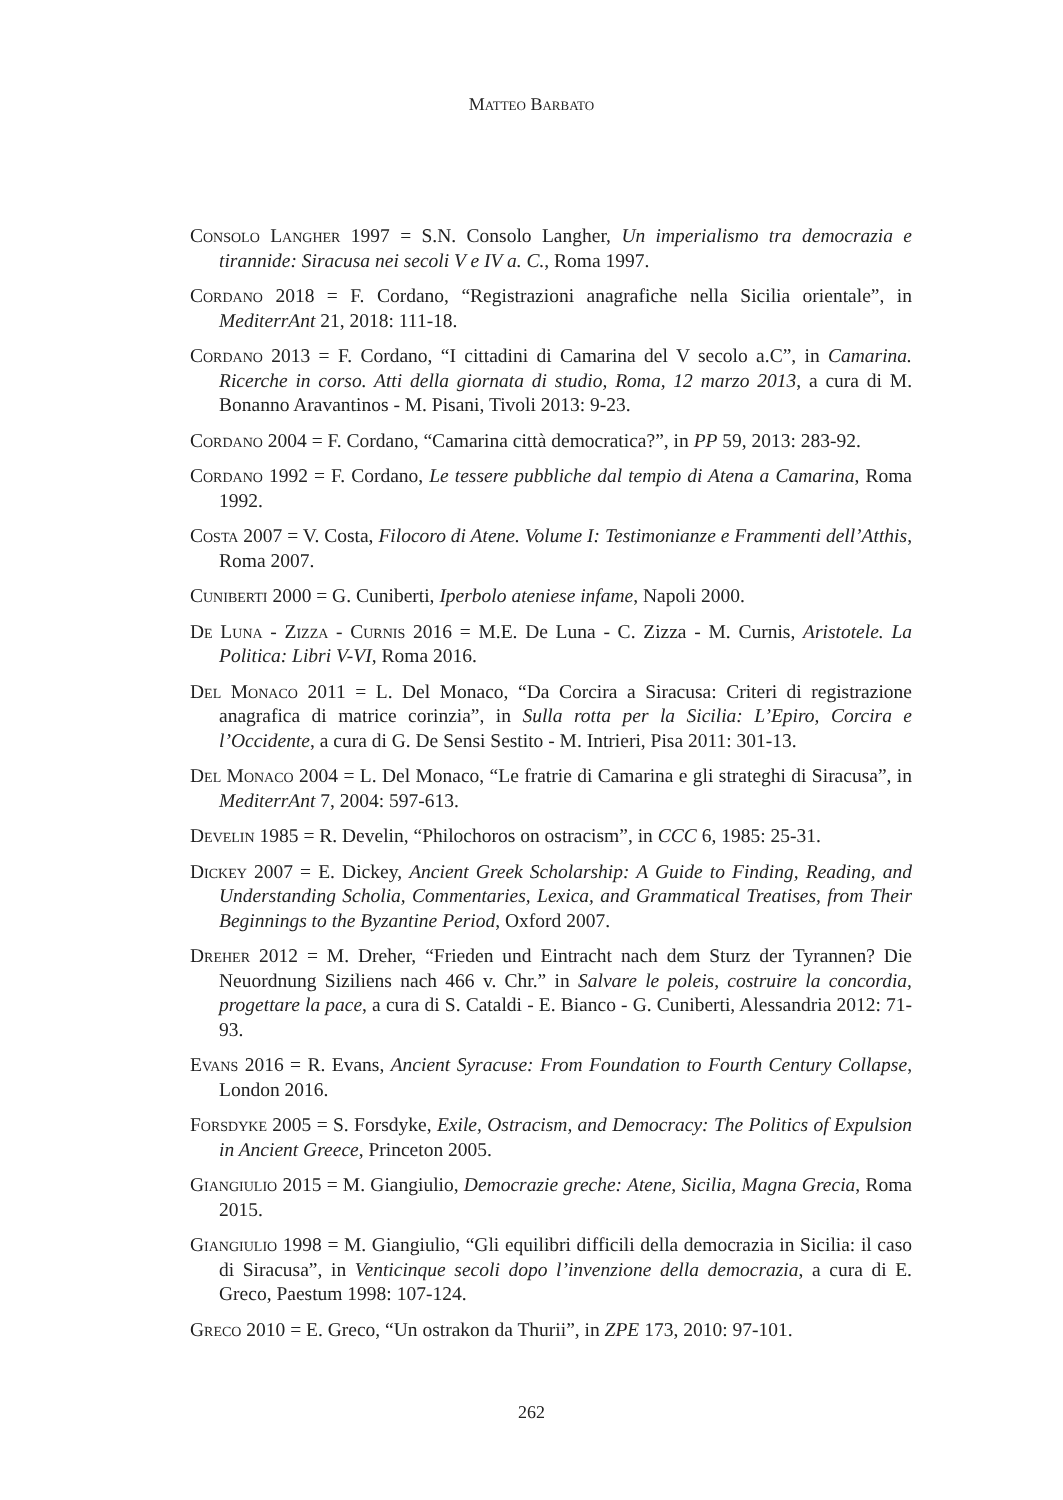Matteo Barbato
Consolo Langher 1997 = S.N. Consolo Langher, Un imperialismo tra democrazia e tirannide: Siracusa nei secoli V e IV a. C., Roma 1997.
Cordano 2018 = F. Cordano, “Registrazioni anagrafiche nella Sicilia orientale”, in MediterrAnt 21, 2018: 111-18.
Cordano 2013 = F. Cordano, “I cittadini di Camarina del V secolo a.C”, in Camarina. Ricerche in corso. Atti della giornata di studio, Roma, 12 marzo 2013, a cura di M. Bonanno Aravantinos - M. Pisani, Tivoli 2013: 9-23.
Cordano 2004 = F. Cordano, “Camarina città democratica?”, in PP 59, 2013: 283-92.
Cordano 1992 = F. Cordano, Le tessere pubbliche dal tempio di Atena a Camarina, Roma 1992.
Costa 2007 = V. Costa, Filocoro di Atene. Volume I: Testimonianze e Frammenti dell’Atthis, Roma 2007.
Cuniberti 2000 = G. Cuniberti, Iperbolo ateniese infame, Napoli 2000.
De Luna - Zizza - Curnis 2016 = M.E. De Luna - C. Zizza - M. Curnis, Aristotele. La Politica: Libri V-VI, Roma 2016.
Del Monaco 2011 = L. Del Monaco, “Da Corcira a Siracusa: Criteri di registrazione anagrafica di matrice corinzia”, in Sulla rotta per la Sicilia: L’Epiro, Corcira e l’Occidente, a cura di G. De Sensi Sestito - M. Intrieri, Pisa 2011: 301-13.
Del Monaco 2004 = L. Del Monaco, “Le fratrie di Camarina e gli strateghi di Siracusa”, in MediterrAnt 7, 2004: 597-613.
Develin 1985 = R. Develin, “Philochoros on ostracism”, in CCC 6, 1985: 25-31.
Dickey 2007 = E. Dickey, Ancient Greek Scholarship: A Guide to Finding, Reading, and Understanding Scholia, Commentaries, Lexica, and Grammatical Treatises, from Their Beginnings to the Byzantine Period, Oxford 2007.
Dreher 2012 = M. Dreher, “Frieden und Eintracht nach dem Sturz der Tyrannen? Die Neuordnung Siziliens nach 466 v. Chr.” in Salvare le poleis, costruire la concordia, progettare la pace, a cura di S. Cataldi - E. Bianco - G. Cuniberti, Alessandria 2012: 71-93.
Evans 2016 = R. Evans, Ancient Syracuse: From Foundation to Fourth Century Collapse, London 2016.
Forsdyke 2005 = S. Forsdyke, Exile, Ostracism, and Democracy: The Politics of Expulsion in Ancient Greece, Princeton 2005.
Giangiulio 2015 = M. Giangiulio, Democrazie greche: Atene, Sicilia, Magna Grecia, Roma 2015.
Giangiulio 1998 = M. Giangiulio, “Gli equilibri difficili della democrazia in Sicilia: il caso di Siracusa”, in Venticinque secoli dopo l’invenzione della democrazia, a cura di E. Greco, Paestum 1998: 107-124.
Greco 2010 = E. Greco, “Un ostrakon da Thurii”, in ZPE 173, 2010: 97-101.
262